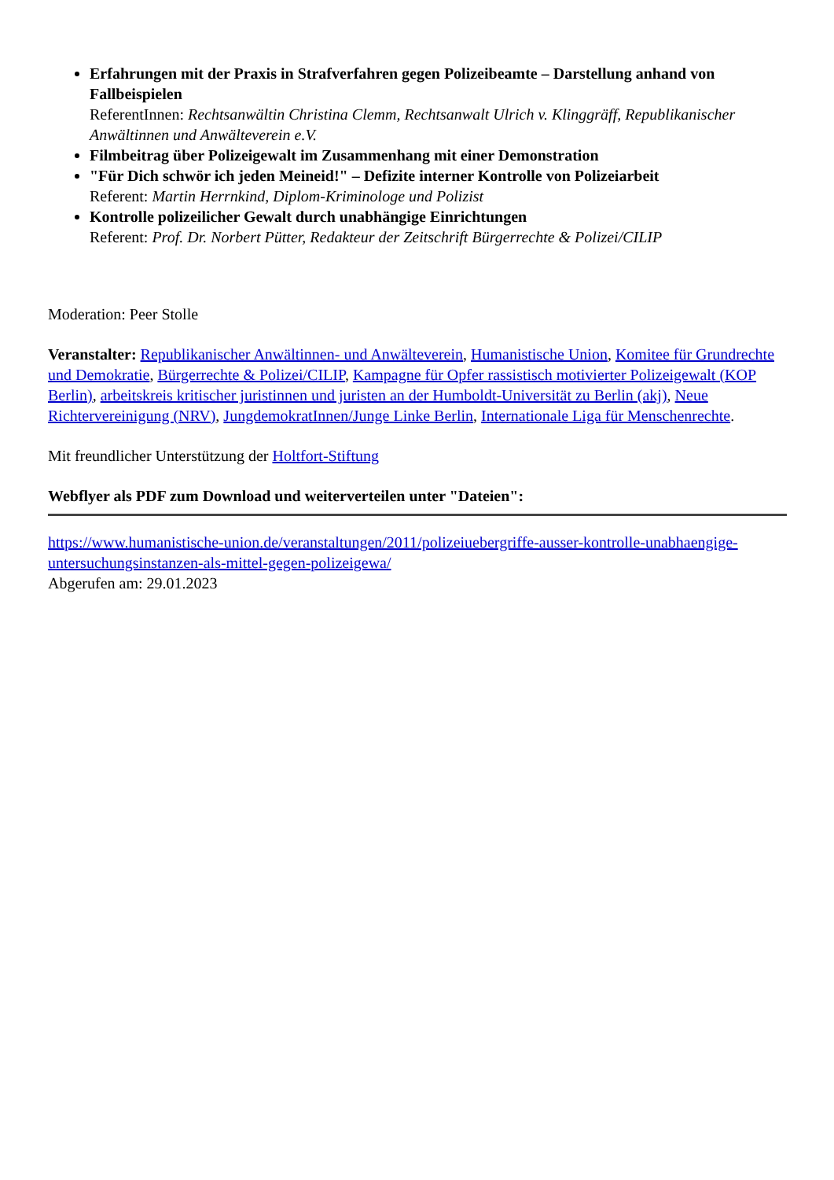Erfahrungen mit der Praxis in Strafverfahren gegen Polizeibeamte – Darstellung anhand von Fallbeispielen
ReferentInnen: Rechtsanwältin Christina Clemm, Rechtsanwalt Ulrich v. Klinggräff, Republikanischer Anwältinnen und Anwälteverein e.V.
Filmbeitrag über Polizeigewalt im Zusammenhang mit einer Demonstration
"Für Dich schwör ich jeden Meineid!" – Defizite interner Kontrolle von Polizeiarbeit
Referent: Martin Herrnkind, Diplom-Kriminologe und Polizist
Kontrolle polizeilicher Gewalt durch unabhängige Einrichtungen
Referent: Prof. Dr. Norbert Pütter, Redakteur der Zeitschrift Bürgerrechte & Polizei/CILIP
Moderation: Peer Stolle
Veranstalter: Republikanischer Anwältinnen- und Anwälteverein, Humanistische Union, Komitee für Grundrechte und Demokratie, Bürgerrechte & Polizei/CILIP, Kampagne für Opfer rassistisch motivierter Polizeigewalt (KOP Berlin), arbeitskreis kritischer juristinnen und juristen an der Humboldt-Universität zu Berlin (akj), Neue Richtervereinigung (NRV), JungdemokratInnen/Junge Linke Berlin, Internationale Liga für Menschenrechte.
Mit freundlicher Unterstützung der Holtfort-Stiftung
Webflyer als PDF zum Download und weiterverteilen unter "Dateien":
https://www.humanistische-union.de/veranstaltungen/2011/polizeiuebergriffe-ausser-kontrolle-unabhaengige-untersuchungsinstanzen-als-mittel-gegen-polizeigewa/
Abgerufen am: 29.01.2023